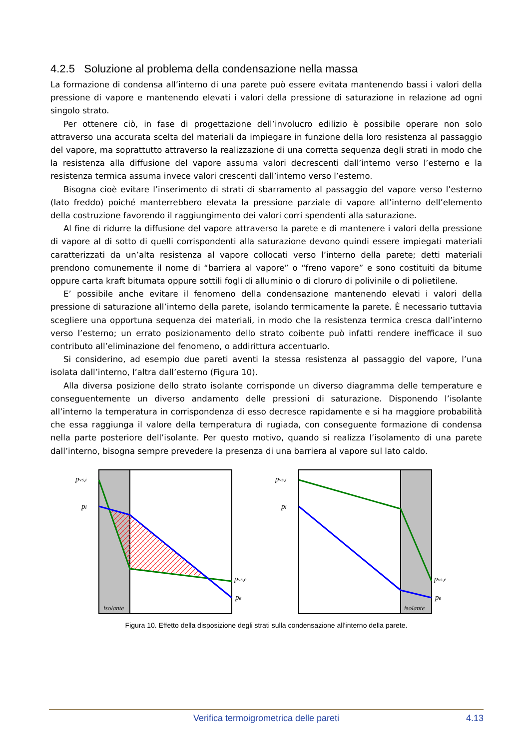4.2.5 Soluzione al problema della condensazione nella massa
La formazione di condensa all’interno di una parete può essere evitata mantenendo bassi i valori della pressione di vapore e mantenendo elevati i valori della pressione di saturazione in relazione ad ogni singolo strato.
Per ottenere ciò, in fase di progettazione dell’involucro edilizio è possibile operare non solo attraverso una accurata scelta del materiali da impiegare in funzione della loro resistenza al passaggio del vapore, ma soprattutto attraverso la realizzazione di una corretta sequenza degli strati in modo che la resistenza alla diffusione del vapore assuma valori decrescenti dall’interno verso l’esterno e la resistenza termica assuma invece valori crescenti dall’interno verso l’esterno.
Bisogna cioè evitare l’inserimento di strati di sbarramento al passaggio del vapore verso l’esterno (lato freddo) poiché manterrebbero elevata la pressione parziale di vapore all’interno dell’elemento della costruzione favorendo il raggiungimento dei valori corri spendenti alla saturazione.
Al fine di ridurre la diffusione del vapore attraverso la parete e di mantenere i valori della pressione di vapore al di sotto di quelli corrispondenti alla saturazione devono quindi essere impiegati materiali caratterizzati da un’alta resistenza al vapore collocati verso l’interno della parete; detti materiali prendono comunemente il nome di “barriera al vapore” o “freno vapore” e sono costituiti da bitume oppure carta kraft bitumata oppure sottili fogli di alluminio o di cloruro di polivinile o di polietilene.
E’ possibile anche evitare il fenomeno della condensazione mantenendo elevati i valori della pressione di saturazione all’interno della parete, isolando termicamente la parete. È necessario tuttavia scegliere una opportuna sequenza dei materiali, in modo che la resistenza termica cresca dall’interno verso l’esterno; un errato posizionamento dello strato coibente può infatti rendere inefficace il suo contributo all’eliminazione del fenomeno, o addirittura accentuarlo.
Si considerino, ad esempio due pareti aventi la stessa resistenza al passaggio del vapore, l’una isolata dall’interno, l’altra dall’esterno (Figura 10).
Alla diversa posizione dello strato isolante corrisponde un diverso diagramma delle temperature e conseguentemente un diverso andamento delle pressioni di saturazione. Disponendo l’isolante all’interno la temperatura in corrispondenza di esso decresce rapidamente e si ha maggiore probabilità che essa raggiunga il valore della temperatura di rugiada, con conseguente formazione di condensa nella parte posteriore dell’isolante. Per questo motivo, quando si realizza l’isolamento di una parete dall’interno, bisogna sempre prevedere la presenza di una barriera al vapore sul lato caldo.
pvs,i
pi
pvs,e
pe
isolante
pvs,i
pi
pvs,e
pe
isolante
Figura 10. Effetto della disposizione degli strati sulla condensazione all’interno della parete.
Verifica termoigrometrica delle pareti
4.13